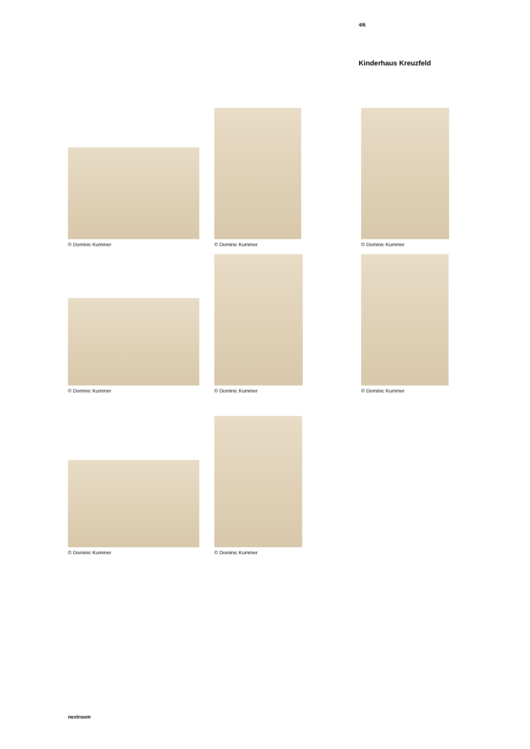4/6
Kinderhaus Kreuzfeld
© Dominic Kummer © Dominic Kummer © Dominic Kummer
© Dominic Kummer © Dominic Kummer © Dominic Kummer
© Dominic Kummer © Dominic Kummer
nextroom